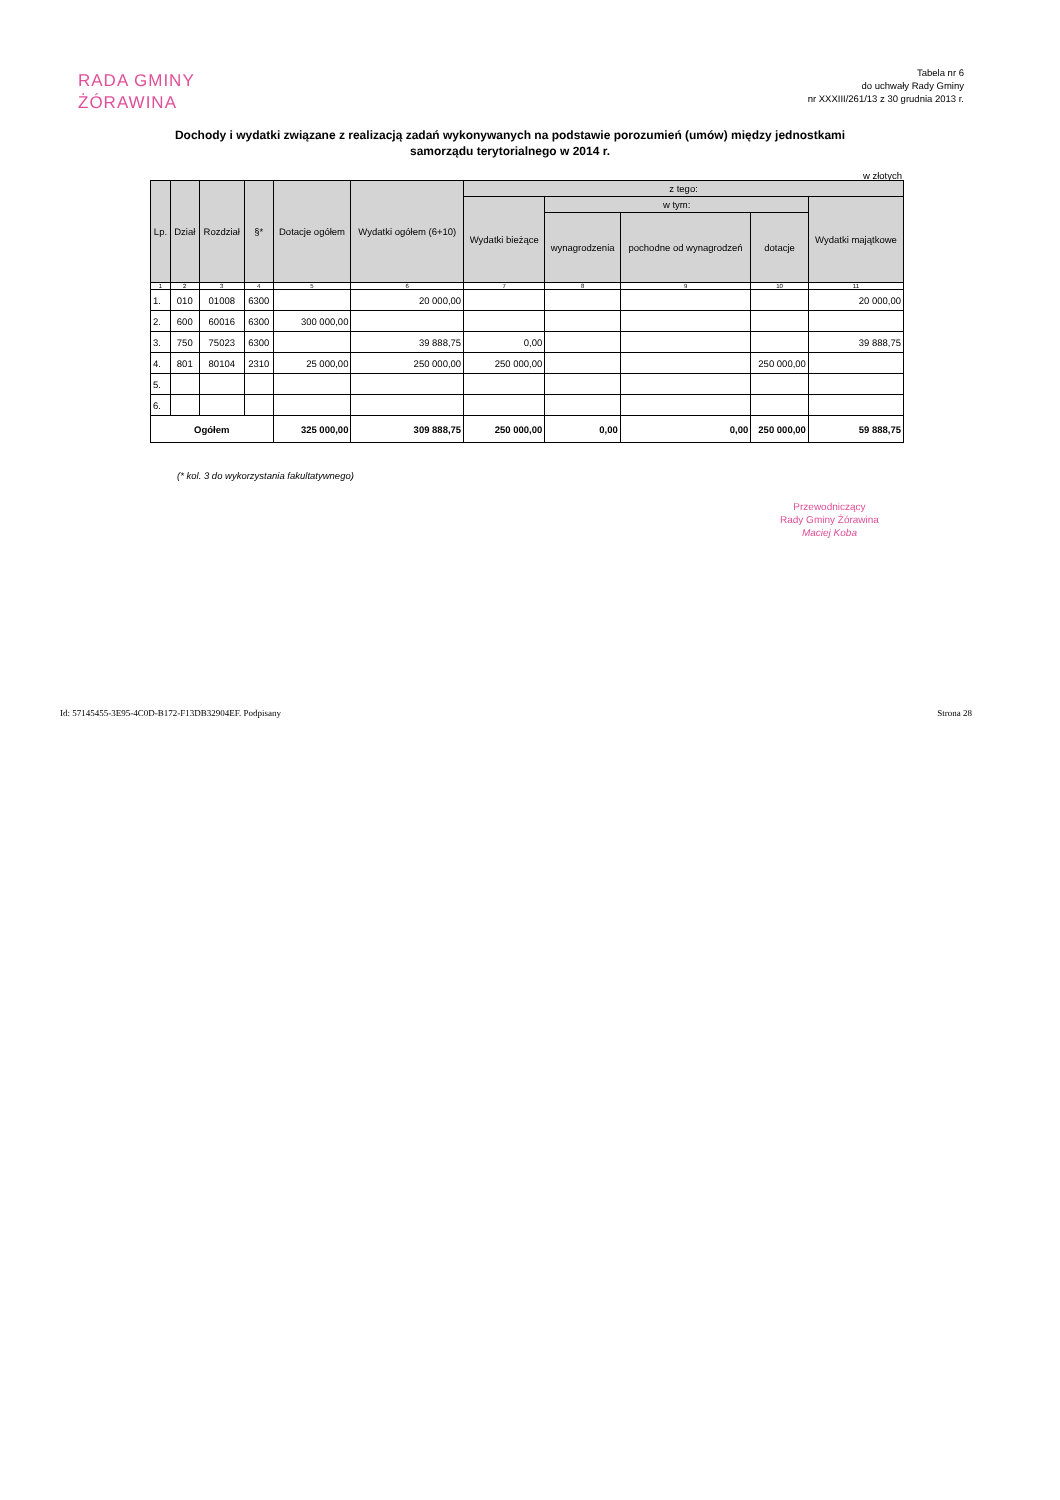RADA GMINY
ŻÓRAWINA
Tabela nr 6
do uchwały Rady Gminy
nr XXXIII/261/13 z 30 grudnia 2013 r.
Dochody i wydatki związane z realizacją zadań wykonywanych na podstawie porozumień (umów) między jednostkami samorządu terytorialnego w 2014 r.
w złotych
| Lp. | Dział | Rozdział | §* | Dotacje ogółem | Wydatki ogółem (6+10) | z tego: | | | | |
| --- | --- | --- | --- | --- | --- | --- | --- | --- | --- | --- |
| | | | | | | Wydatki bieżące | w tym: | | | Wydatki majątkowe |
| | | | | | | | wynagrodzenia | pochodne od wynagrodzeń | dotacje | |
| 1 | 2 | 3 | 4 | 5 | 6 | 7 | 8 | 9 | 10 | 11 |
| 1. | 010 | 01008 | 6300 | | 20 000,00 | | | | | 20 000,00 |
| 2. | 600 | 60016 | 6300 | 300 000,00 | | | | | | |
| 3. | 750 | 75023 | 6300 | | 39 888,75 | 0,00 | | | | 39 888,75 |
| 4. | 801 | 80104 | 2310 | 25 000,00 | 250 000,00 | 250 000,00 | | | 250 000,00 | |
| 5. | | | | | | | | | | |
| 6. | | | | | | | | | | |
| Ogółem | | | | 325 000,00 | 309 888,75 | 250 000,00 | 0,00 | 0,00 | 250 000,00 | 59 888,75 |
(* kol. 3 do wykorzystania fakultatywnego)
Przewodniczący
Rady Gminy Żórawina
Maciej Koba
Id: 57145455-3E95-4C0D-B172-F13DB32904EF. Podpisany
Strona 28